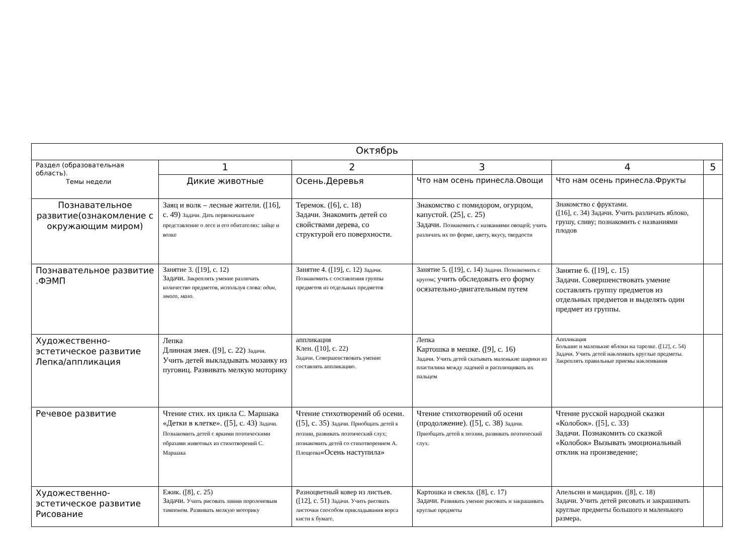| Октябрь | | | | | |
| --- | --- | --- | --- | --- | --- |
| Раздел (образовательная область). Темы недели | 1 | 2 | 3 | 4 | 5 |
| | Дикие животные | Осень.Деревья | Что нам осень принесла.Овощи | Что нам осень принесла.Фрукты | |
| Познавательное развитие(ознакомление с окружающим миром) | Заяц и волк – лесные жители. ([16], с. 49) Задачи. Дать первоначальное представление о лесе и его обитателях: зайце и волке | Теремок. ([6], с. 18) Задачи. Знакомить детей со свойствами дерева, со структурой его поверхности. | Знакомство с помидором, огурцом, капустой. (25], с. 25) Задачи. Познакомить с названиями овощей; учить различать их по форме, цвету, вкусу, твердости | Знакомство с фруктами. ([16], с. 34) Задачи. Учить различать яблоко, грушу, сливу; познакомить с названиями плодов | |
| Познавательное развитие .ФЭМП | Занятие 3. ([19], с. 12) Задачи. Закреплять умение различать количество предметов, используя слова: один, много, мало . | Занятие 4. ([19], с. 12) Задачи. Познакомить с составления группы предметов из отдельных предметов | Занятие 5. ([19], с. 14) Задачи. Познакомить с кругом ; учить обследовать его форму осязательно-двигательным путем | Занятие 6. ([19], с. 15) Задачи. Совершенствовать умение составлять группу предметов из отдельных предметов и выделять один предмет из группы. | |
| Художественно-эстетическое развитие Лепка/аппликация | Лепка Длинная змея. ([9], с. 22) Задачи. Учить детей выкладывать мозаику из пуговиц. Развивать мелкую моторику | аппликация Клен. ([10], с. 22) Задачи. Совершенствовать умение составлять аппликацию. | Лепка Картошка в мешке. ([9], с. 16) Задачи. Учить детей скатывать маленькие шарики из пластилина между ладоней и расплющивать их пальцем | Аппликация Большие и маленькие яблоки на тарелке. ([12], с. 54) Задачи. Учить детей наклеивать круглые предметы. Закреплять правильные приемы наклеивания | |
| Речевое развитие | Чтение стих. их цикла С. Маршака «Детки в клетке». ([5], с. 43) Задачи. Познакомить детей с яркими поэтическими образами животных из стихотворений С. Маршака | Чтение стихотворений об осени. ([5], с. 35) Задачи. Приобщать детей к поэзии, развивать поэтический слух; познакомить детей со стихотворением А. Плещеева «Осень наступила» | Чтение стихотворений об осени (продолжение). ([5], с. 38) Задачи. Приобщать детей к поэзии, развивать поэтический слух. | Чтение русской народной сказки «Колобок». ([5], с. 33) Задачи. Познакомить со сказкой «Колобок» Вызывать эмоциональный отклик на произведение; | |
| Художественно-эстетическое развитие Рисование | Ежик. ([8], с. 25) Задачи. Учить рисовать линии поролоновым тампоном. Развивать мелкую моторику | Разноцветный ковер из листьев. ([12], с. 51) Задачи. Учить рисовать листочки способом прикладывания ворса кисти к бумаге. | Картошка и свекла. ([8], с. 17) Задачи. Развивать умение рисовать и закрашивать круглые предметы | Апельсин и мандарин. ([8], с. 18) Задачи. Учить детей рисовать и закрашивать круглые предметы большого и маленького размера. | |